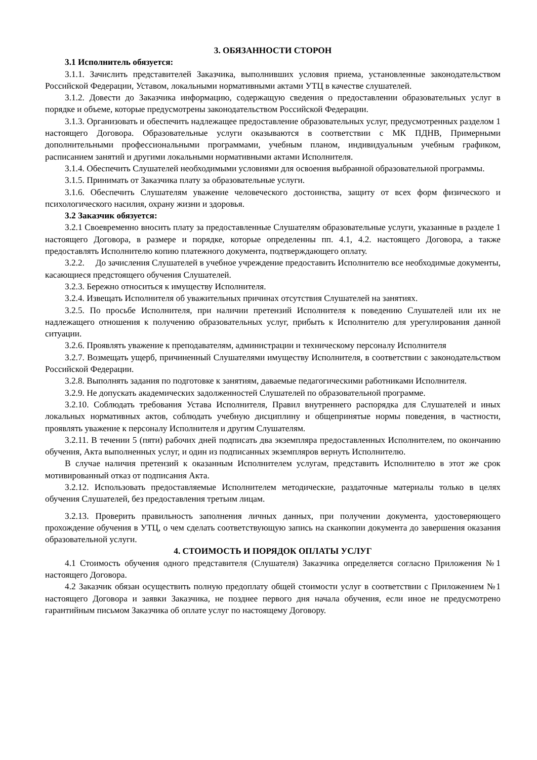3. ОБЯЗАННОСТИ СТОРОН
3.1 Исполнитель обязуется:
3.1.1. Зачислить представителей Заказчика, выполнивших условия приема, установленные законодательством Российской Федерации, Уставом, локальными нормативными актами УТЦ в качестве слушателей.
3.1.2. Довести до Заказчика информацию, содержащую сведения о предоставлении образовательных услуг в порядке и объеме, которые предусмотрены законодательством Российской Федерации.
3.1.3. Организовать и обеспечить надлежащее предоставление образовательных услуг, предусмотренных разделом 1 настоящего Договора. Образовательные услуги оказываются в соответствии с МК ПДНВ, Примерными дополнительными профессиональными программами, учебным планом, индивидуальным учебным графиком, расписанием занятий и другими локальными нормативными актами Исполнителя.
3.1.4. Обеспечить Слушателей необходимыми условиями для освоения выбранной образовательной программы.
3.1.5. Принимать от Заказчика плату за образовательные услуги.
3.1.6. Обеспечить Слушателям уважение человеческого достоинства, защиту от всех форм физического и психологического насилия, охрану жизни и здоровья.
3.2 Заказчик обязуется:
3.2.1 Своевременно вносить плату за предоставленные Слушателям образовательные услуги, указанные в разделе 1 настоящего Договора, в размере и порядке, которые определенны пп. 4.1, 4.2. настоящего Договора, а также предоставлять Исполнителю копию платежного документа, подтверждающего оплату.
3.2.2. До зачисления Слушателей в учебное учреждение предоставить Исполнителю все необходимые документы, касающиеся предстоящего обучения Слушателей.
3.2.3. Бережно относиться к имуществу Исполнителя.
3.2.4. Извещать Исполнителя об уважительных причинах отсутствия Слушателей на занятиях.
3.2.5. По просьбе Исполнителя, при наличии претензий Исполнителя к поведению Слушателей или их не надлежащего отношения к получению образовательных услуг, прибыть к Исполнителю для урегулирования данной ситуации.
3.2.6. Проявлять уважение к преподавателям, администрации и техническому персоналу Исполнителя
3.2.7. Возмещать ущерб, причиненный Слушателями имуществу Исполнителя, в соответствии с законодательством Российской Федерации.
3.2.8. Выполнять задания по подготовке к занятиям, даваемые педагогическими работниками Исполнителя.
3.2.9. Не допускать академических задолженностей Слушателей по образовательной программе.
3.2.10. Соблюдать требования Устава Исполнителя, Правил внутреннего распорядка для Слушателей и иных локальных нормативных актов, соблюдать учебную дисциплину и общепринятые нормы поведения, в частности, проявлять уважение к персоналу Исполнителя и другим Слушателям.
3.2.11. В течении 5 (пяти) рабочих дней подписать два экземпляра предоставленных Исполнителем, по окончанию обучения, Акта выполненных услуг, и один из подписанных экземпляров вернуть Исполнителю.
В случае наличия претензий к оказанным Исполнителем услугам, представить Исполнителю в этот же срок мотивированный отказ от подписания Акта.
3.2.12. Использовать предоставляемые Исполнителем методические, раздаточные материалы только в целях обучения Слушателей, без предоставления третьим лицам.
3.2.13. Проверить правильность заполнения личных данных, при получении документа, удостоверяющего прохождение обучения в УТЦ, о чем сделать соответствующую запись на сканкопии документа до завершения оказания образовательной услуги.
4. СТОИМОСТЬ И ПОРЯДОК ОПЛАТЫ УСЛУГ
4.1 Стоимость обучения одного представителя (Слушателя) Заказчика определяется согласно Приложения №1 настоящего Договора.
4.2 Заказчик обязан осуществить полную предоплату общей стоимости услуг в соответствии с Приложением №1 настоящего Договора и заявки Заказчика, не позднее первого дня начала обучения, если иное не предусмотрено гарантийным письмом Заказчика об оплате услуг по настоящему Договору.